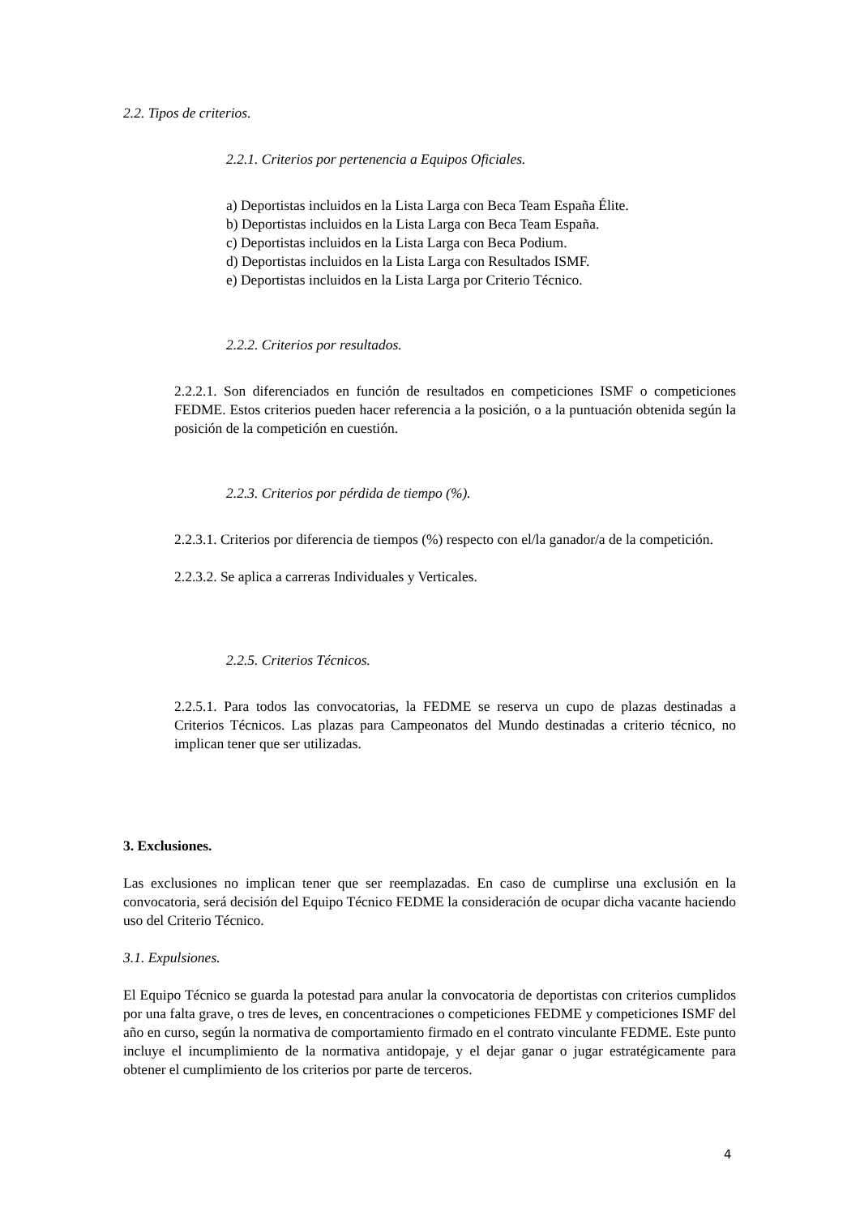2.2. Tipos de criterios.
2.2.1. Criterios por pertenencia a Equipos Oficiales.
a) Deportistas incluidos en la Lista Larga con Beca Team España Élite.
b) Deportistas incluidos en la Lista Larga con Beca Team España.
c) Deportistas incluidos en la Lista Larga con Beca Podium.
d) Deportistas incluidos en la Lista Larga con Resultados ISMF.
e) Deportistas incluidos en la Lista Larga por Criterio Técnico.
2.2.2. Criterios por resultados.
2.2.2.1. Son diferenciados en función de resultados en competiciones ISMF o competiciones FEDME. Estos criterios pueden hacer referencia a la posición, o a la puntuación obtenida según la posición de la competición en cuestión.
2.2.3. Criterios por pérdida de tiempo (%).
2.2.3.1. Criterios por diferencia de tiempos (%) respecto con el/la ganador/a de la competición.
2.2.3.2. Se aplica a carreras Individuales y Verticales.
2.2.5. Criterios Técnicos.
2.2.5.1. Para todos las convocatorias, la FEDME se reserva un cupo de plazas destinadas a Criterios Técnicos. Las plazas para Campeonatos del Mundo destinadas a criterio técnico, no implican tener que ser utilizadas.
3. Exclusiones.
Las exclusiones no implican tener que ser reemplazadas. En caso de cumplirse una exclusión en la convocatoria, será decisión del Equipo Técnico FEDME la consideración de ocupar dicha vacante haciendo uso del Criterio Técnico.
3.1. Expulsiones.
El Equipo Técnico se guarda la potestad para anular la convocatoria de deportistas con criterios cumplidos por una falta grave, o tres de leves, en concentraciones o competiciones FEDME y competiciones ISMF del año en curso, según la normativa de comportamiento firmado en el contrato vinculante FEDME. Este punto incluye el incumplimiento de la normativa antidopaje, y el dejar ganar o jugar estratégicamente para obtener el cumplimiento de los criterios por parte de terceros.
4